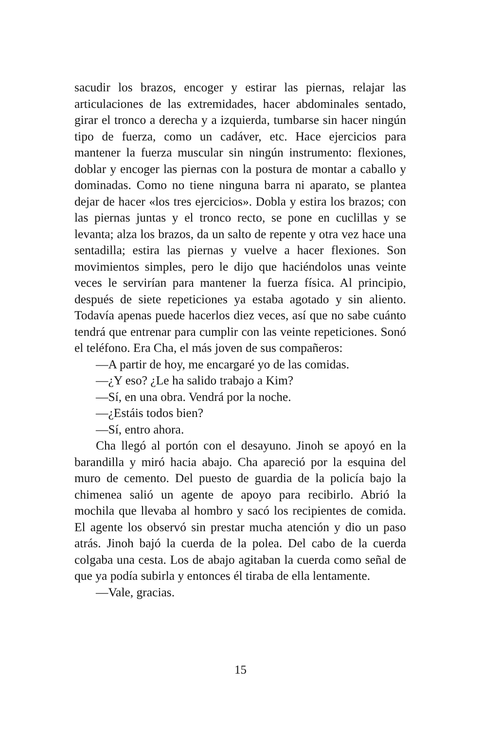sacudir los brazos, encoger y estirar las piernas, relajar las articulaciones de las extremidades, hacer abdominales sentado, girar el tronco a derecha y a izquierda, tumbarse sin hacer ningún tipo de fuerza, como un cadáver, etc. Hace ejercicios para mantener la fuerza muscular sin ningún instrumento: flexiones, doblar y encoger las piernas con la postura de montar a caballo y dominadas. Como no tiene ninguna barra ni aparato, se plantea dejar de hacer «los tres ejercicios». Dobla y estira los brazos; con las piernas juntas y el tronco recto, se pone en cuclillas y se levanta; alza los brazos, da un salto de repente y otra vez hace una sentadilla; estira las piernas y vuelve a hacer flexiones. Son movimientos simples, pero le dijo que haciéndolos unas veinte veces le servirían para mantener la fuerza física. Al principio, después de siete repeticiones ya estaba agotado y sin aliento. Todavía apenas puede hacerlos diez veces, así que no sabe cuánto tendrá que entrenar para cumplir con las veinte repeticiones. Sonó el teléfono. Era Cha, el más joven de sus compañeros:
—A partir de hoy, me encargaré yo de las comidas.
—¿Y eso? ¿Le ha salido trabajo a Kim?
—Sí, en una obra. Vendrá por la noche.
—¿Estáis todos bien?
—Sí, entro ahora.
Cha llegó al portón con el desayuno. Jinoh se apoyó en la barandilla y miró hacia abajo. Cha apareció por la esquina del muro de cemento. Del puesto de guardia de la policía bajo la chimenea salió un agente de apoyo para recibirlo. Abrió la mochila que llevaba al hombro y sacó los recipientes de comida. El agente los observó sin prestar mucha atención y dio un paso atrás. Jinoh bajó la cuerda de la polea. Del cabo de la cuerda colgaba una cesta. Los de abajo agitaban la cuerda como señal de que ya podía subirla y entonces él tiraba de ella lentamente.
—Vale, gracias.
15